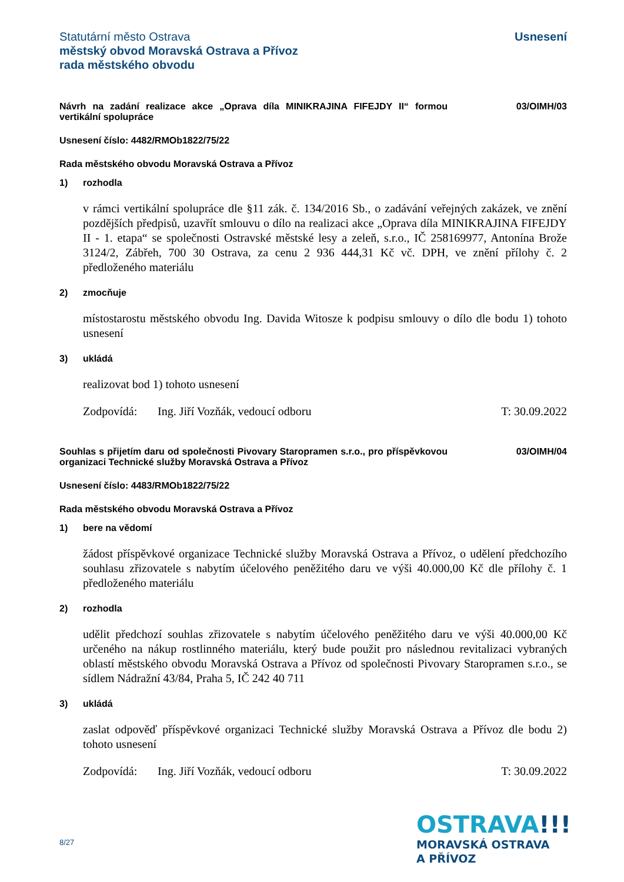Statutární město Ostrava
městský obvod Moravská Ostrava a Přívoz
rada městského obvodu
Usnesení
Návrh na zadání realizace akce „Oprava díla MINIKRAJINA FIFEJDY II“ formou vertikální spolupráce
03/OIMH/03
Usnesení číslo: 4482/RMOb1822/75/22
Rada městského obvodu Moravská Ostrava a Přívoz
1) rozhodla
v rámci vertikální spolupráce dle §11 zák. č. 134/2016 Sb., o zadávání veřejných zakázek, ve znění pozdějších předpisů, uzavřít smlouvu o dílo na realizaci akce „Oprava díla MINIKRAJINA FIFEJDY II - 1. etapa“ se společnosti Ostravské městské lesy a zeleň, s.r.o., IČ 258169977, Antonína Brože 3124/2, Zábřeh, 700 30 Ostrava, za cenu 2 936 444,31 Kč vč. DPH, ve znění přílohy č. 2 předloženého materiálu
2) zmocňuje
místostarostu městského obvodu Ing. Davida Witosze k podpisu smlouvy o dílo dle bodu 1) tohoto usnesení
3) ukládá
realizovat bod 1) tohoto usnesení
Zodpovídá: Ing. Jiří Vozňák, vedoucí odboru T: 30.09.2022
Souhlas s přijetím daru od společnosti Pivovary Staropramen s.r.o., pro příspěvkovou organizaci Technické služby Moravská Ostrava a Přívoz
03/OIMH/04
Usnesení číslo: 4483/RMOb1822/75/22
Rada městského obvodu Moravská Ostrava a Přívoz
1) bere na vědomí
žádost příspěvkové organizace Technické služby Moravská Ostrava a Přívoz, o udělení předchozího souhlasu zřizovatele s nabytím účelového peněžitého daru ve výši 40.000,00 Kč dle přílohy č. 1 předloženého materiálu
2) rozhodla
udělit předchozí souhlas zřizovatele s nabytím účelového peněžitého daru ve výši 40.000,00 Kč určeného na nákup rostlinného materiálu, který bude použit pro následnou revitalizaci vybraných oblastí městského obvodu Moravská Ostrava a Přívoz od společnosti Pivovary Staropramen s.r.o., se sídlem Nádražní 43/84, Praha 5, IČ 242 40 711
3) ukládá
zaslat odpověď příspěvkové organizaci Technické služby Moravská Ostrava a Přívoz dle bodu 2) tohoto usnesení
Zodpovídá: Ing. Jiří Vozňák, vedoucí odboru T: 30.09.2022
8/27
OSTRAVA!!!
MORAVSKÁ OSTRAVA
A PŘÍVOZ